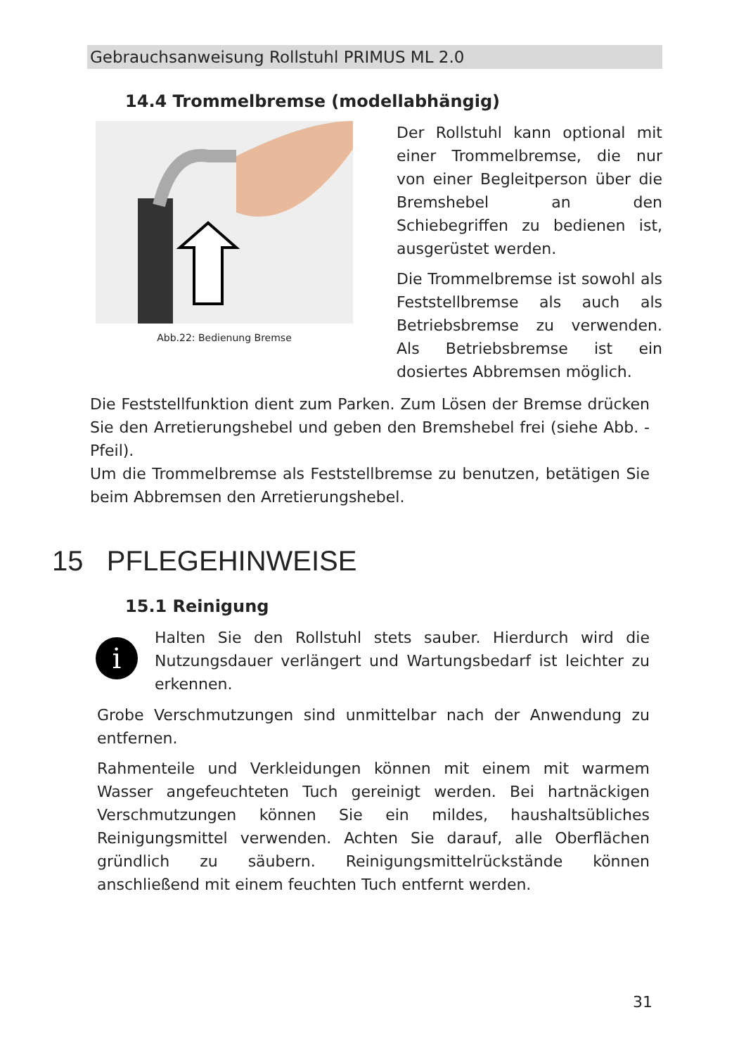Gebrauchsanweisung Rollstuhl PRIMUS ML 2.0
14.4 Trommelbremse (modellabhängig)
Abb.22: Bedienung Bremse
Der Rollstuhl kann optional mit einer Trommelbremse, die nur von einer Begleitperson über die Bremshebel an den Schiebegriffen zu bedienen ist, ausgerüstet werden.
Die Trommelbremse ist sowohl als Feststellbremse als auch als Betriebsbremse zu verwenden. Als Betriebsbremse ist ein dosiertes Abbremsen möglich.
Die Feststellfunktion dient zum Parken. Zum Lösen der Bremse drücken Sie den Arretierungshebel und geben den Bremshebel frei (siehe Abb. - Pfeil).
Um die Trommelbremse als Feststellbremse zu benutzen, betätigen Sie beim Abbremsen den Arretierungshebel.
15 PFLEGEHINWEISE
15.1 Reinigung
i
Halten Sie den Rollstuhl stets sauber. Hierdurch wird die Nutzungsdauer verlängert und Wartungsbedarf ist leichter zu erkennen.
Grobe Verschmutzungen sind unmittelbar nach der Anwendung zu entfernen.
Rahmenteile und Verkleidungen können mit einem mit warmem Wasser angefeuchteten Tuch gereinigt werden. Bei hartnäckigen Verschmutzungen können Sie ein mildes, haushaltsübliches Reinigungsmittel verwenden. Achten Sie darauf, alle Oberflächen gründlich zu säubern. Reinigungsmittelrückstände können anschließend mit einem feuchten Tuch entfernt werden.
31